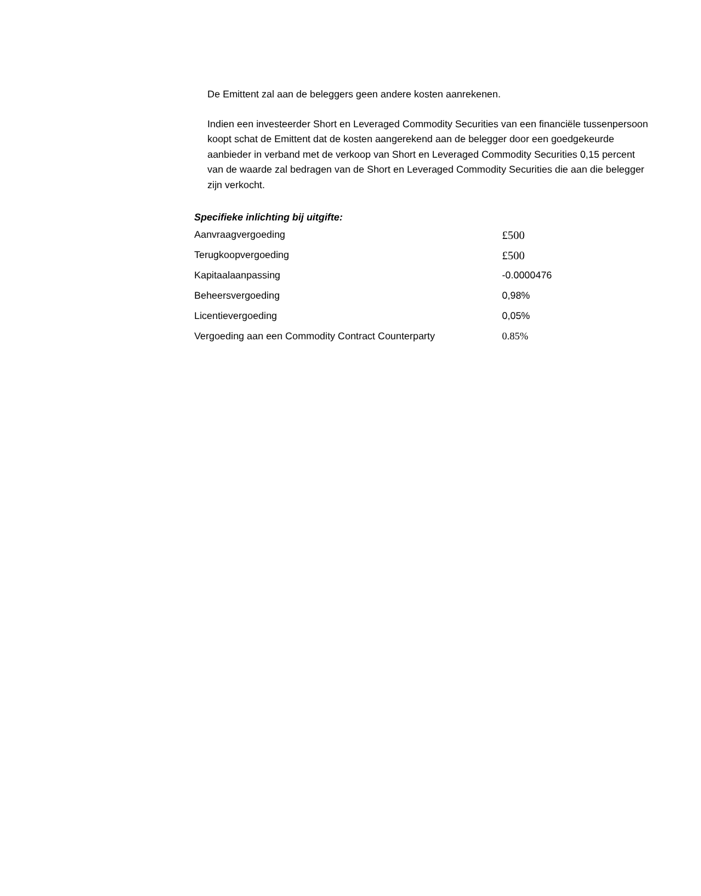De Emittent zal aan de beleggers geen andere kosten aanrekenen.
Indien een investeerder Short en Leveraged Commodity Securities van een financiële tussenpersoon koopt schat de Emittent dat de kosten aangerekend aan de belegger door een goedgekeurde aanbieder in verband met de verkoop van Short en Leveraged Commodity Securities 0,15 percent van de waarde zal bedragen van de Short en Leveraged Commodity Securities die aan die belegger zijn verkocht.
Specifieke inlichting bij uitgifte:
| Aanvraagvergoeding | £500 |
| Terugkoopvergoeding | £500 |
| Kapitaalaanpassing | -0.0000476 |
| Beheersvergoeding | 0,98% |
| Licentievergoeding | 0,05% |
| Vergoeding aan een Commodity Contract Counterparty | 0.85% |